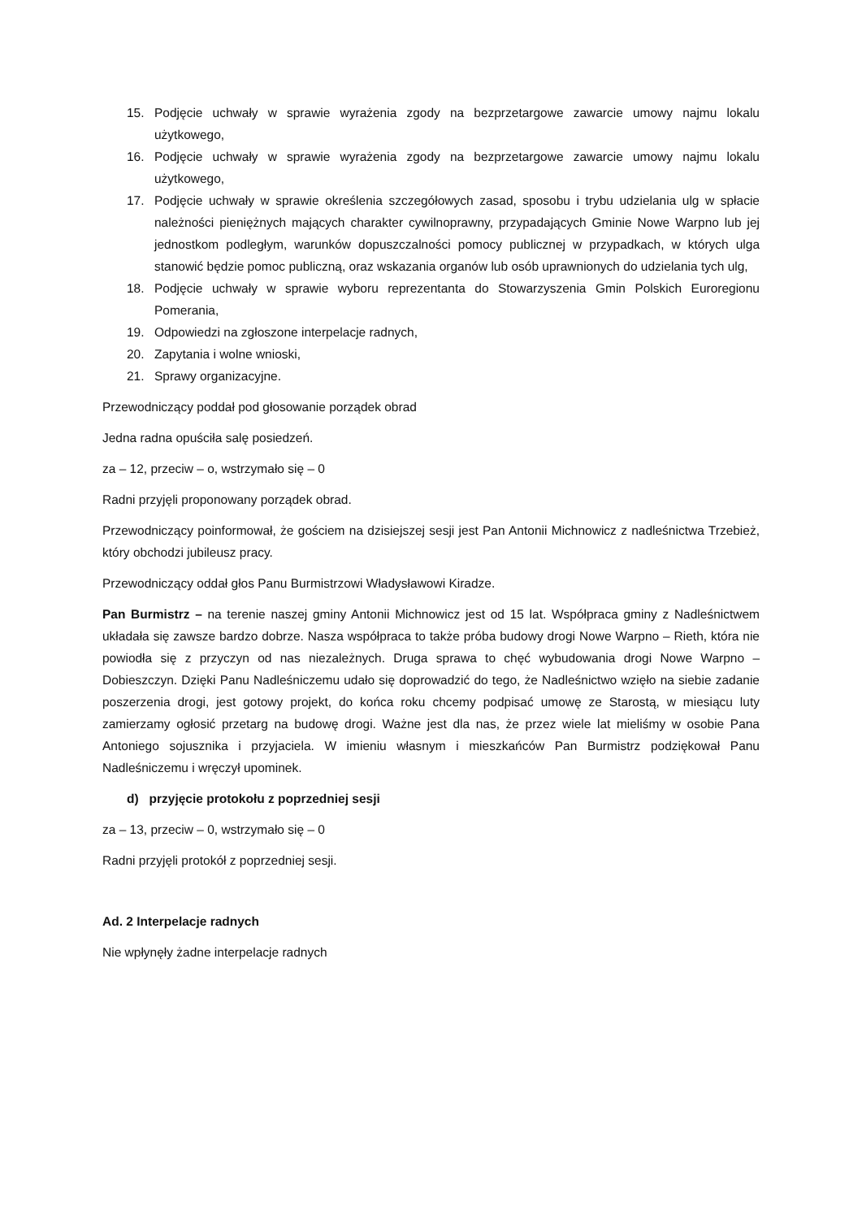15. Podjęcie uchwały w sprawie wyrażenia zgody na bezprzetargowe zawarcie umowy najmu lokalu użytkowego,
16. Podjęcie uchwały w sprawie wyrażenia zgody na bezprzetargowe zawarcie umowy najmu lokalu użytkowego,
17. Podjęcie uchwały w sprawie określenia szczegółowych zasad, sposobu i trybu udzielania ulg w spłacie należności pieniężnych mających charakter cywilnoprawny, przypadających Gminie Nowe Warpno lub jej jednostkom podległym, warunków dopuszczalności pomocy publicznej w przypadkach, w których ulga stanowić będzie pomoc publiczną, oraz wskazania organów lub osób uprawnionych do udzielania tych ulg,
18. Podjęcie uchwały w sprawie wyboru reprezentanta do Stowarzyszenia Gmin Polskich Euroregionu Pomerania,
19. Odpowiedzi na zgłoszone interpelacje radnych,
20. Zapytania i wolne wnioski,
21. Sprawy organizacyjne.
Przewodniczący poddał pod głosowanie porządek obrad
Jedna radna opuściła salę posiedzeń.
za – 12, przeciw – o, wstrzymało się – 0
Radni przyjęli proponowany porządek obrad.
Przewodniczący poinformował, że gościem na dzisiejszej sesji jest Pan Antonii Michnowicz z nadleśnictwa Trzebież, który obchodzi jubileusz pracy.
Przewodniczący oddał głos Panu Burmistrzowi Władysławowi Kiradze.
Pan Burmistrz – na terenie naszej gminy Antonii Michnowicz jest od 15 lat. Współpraca gminy z Nadleśnictwem układała się zawsze bardzo dobrze. Nasza współpraca to także próba budowy drogi Nowe Warpno – Rieth, która nie powiodła się z przyczyn od nas niezależnych. Druga sprawa to chęć wybudowania drogi Nowe Warpno – Dobieszczyn. Dzięki Panu Nadleśniczemu udało się doprowadzić do tego, że Nadleśnictwo wzięło na siebie zadanie poszerzenia drogi, jest gotowy projekt, do końca roku chcemy podpisać umowę ze Starostą, w miesiącu luty zamierzamy ogłosić przetarg na budowę drogi. Ważne jest dla nas, że przez wiele lat mieliśmy w osobie Pana Antoniego sojusznika i przyjaciela. W imieniu własnym i mieszkańców Pan Burmistrz podziękował Panu Nadleśniczemu i wręczył upominek.
d) przyjęcie protokołu z poprzedniej sesji
za – 13, przeciw – 0, wstrzymało się – 0
Radni przyjęli protokół z poprzedniej sesji.
Ad. 2 Interpelacje radnych
Nie wpłynęły żadne interpelacje radnych